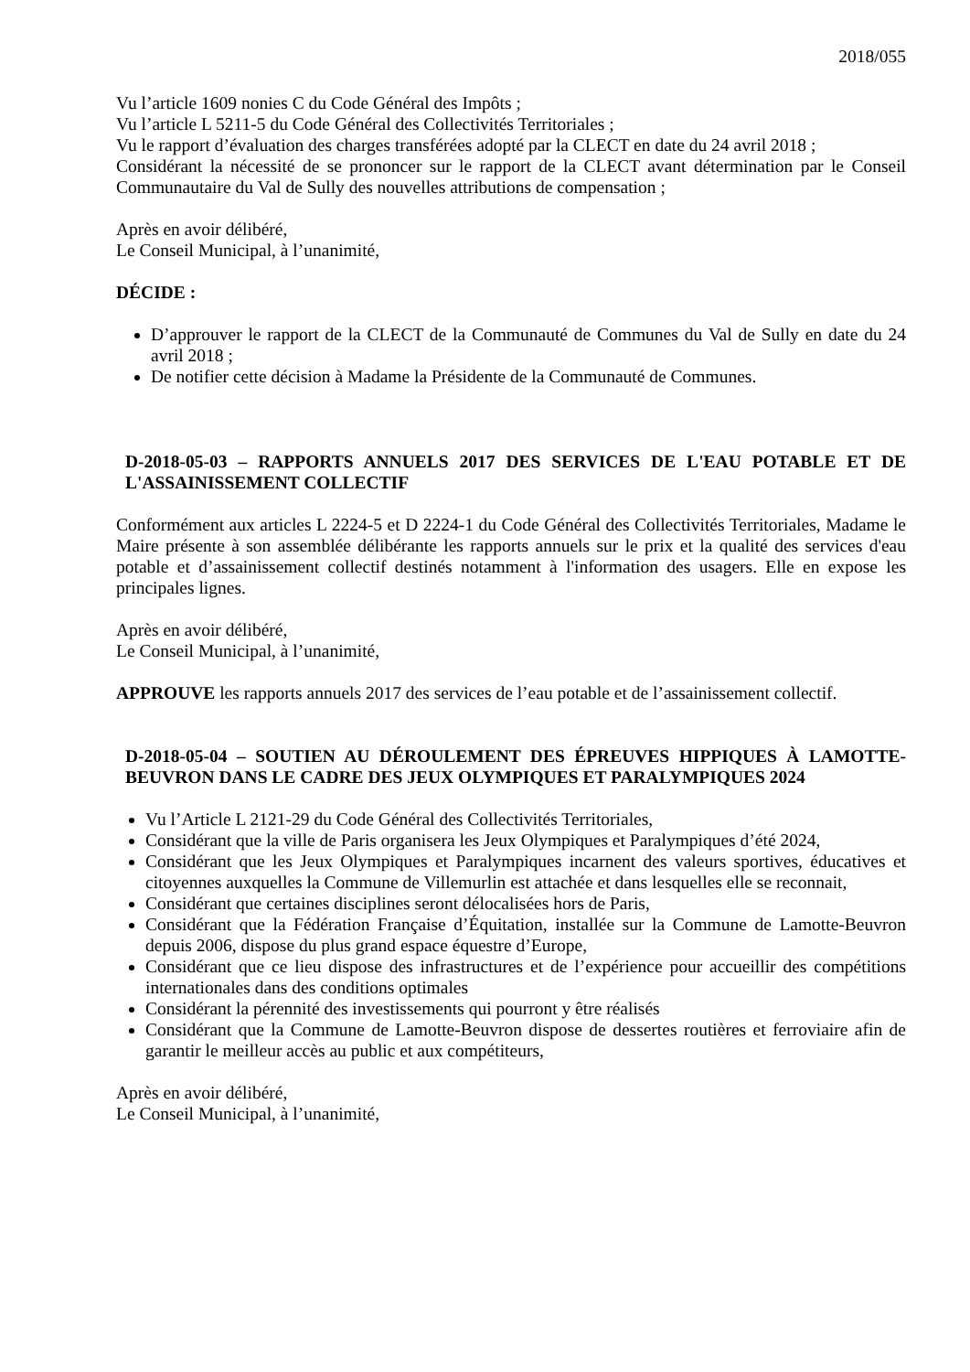2018/055
Vu l’article 1609 nonies C du Code Général des Impôts ;
Vu l’article L 5211-5 du Code Général des Collectivités Territoriales ;
Vu le rapport d’évaluation des charges transférées adopté par la CLECT en date du 24 avril 2018 ;
Considérant la nécessité de se prononcer sur le rapport de la CLECT avant détermination par le Conseil Communautaire du Val de Sully des nouvelles attributions de compensation ;
Après en avoir délibéré,
Le Conseil Municipal, à l’unanimité,
DÉCIDE :
D’approuver le rapport de la CLECT de la Communauté de Communes du Val de Sully en date du 24 avril 2018 ;
De notifier cette décision à Madame la Présidente de la Communauté de Communes.
D-2018-05-03 – RAPPORTS ANNUELS 2017 DES SERVICES DE L'EAU POTABLE ET DE L'ASSAINISSEMENT COLLECTIF
Conformément aux articles L 2224-5 et D 2224-1 du Code Général des Collectivités Territoriales, Madame le Maire présente à son assemblée délibérante les rapports annuels sur le prix et la qualité des services d'eau potable et d’assainissement collectif destinés notamment à l'information des usagers. Elle en expose les principales lignes.
Après en avoir délibéré,
Le Conseil Municipal, à l’unanimité,
APPROUVE les rapports annuels 2017 des services de l’eau potable et de l’assainissement collectif.
D-2018-05-04 – SOUTIEN AU DÉROULEMENT DES ÉPREUVES HIPPIQUES À LAMOTTE-BEUVRON DANS LE CADRE DES JEUX OLYMPIQUES ET PARALYMPIQUES 2024
Vu l’Article L 2121-29 du Code Général des Collectivités Territoriales,
Considérant que la ville de Paris organisera les Jeux Olympiques et Paralympiques d’été 2024,
Considérant que les Jeux Olympiques et Paralympiques incarnent des valeurs sportives, éducatives et citoyennes auxquelles la Commune de Villemurlin est attachée et dans lesquelles elle se reconnait,
Considérant que certaines disciplines seront délocalisées hors de Paris,
Considérant que la Fédération Française d’Équitation, installée sur la Commune de Lamotte-Beuvron depuis 2006, dispose du plus grand espace équestre d’Europe,
Considérant que ce lieu dispose des infrastructures et de l’expérience pour accueillir des compétitions internationales dans des conditions optimales
Considérant la pérennité des investissements qui pourront y être réalisés
Considérant que la Commune de Lamotte-Beuvron dispose de dessertes routières et ferroviaire afin de garantir le meilleur accès au public et aux compétiteurs,
Après en avoir délibéré,
Le Conseil Municipal, à l’unanimité,